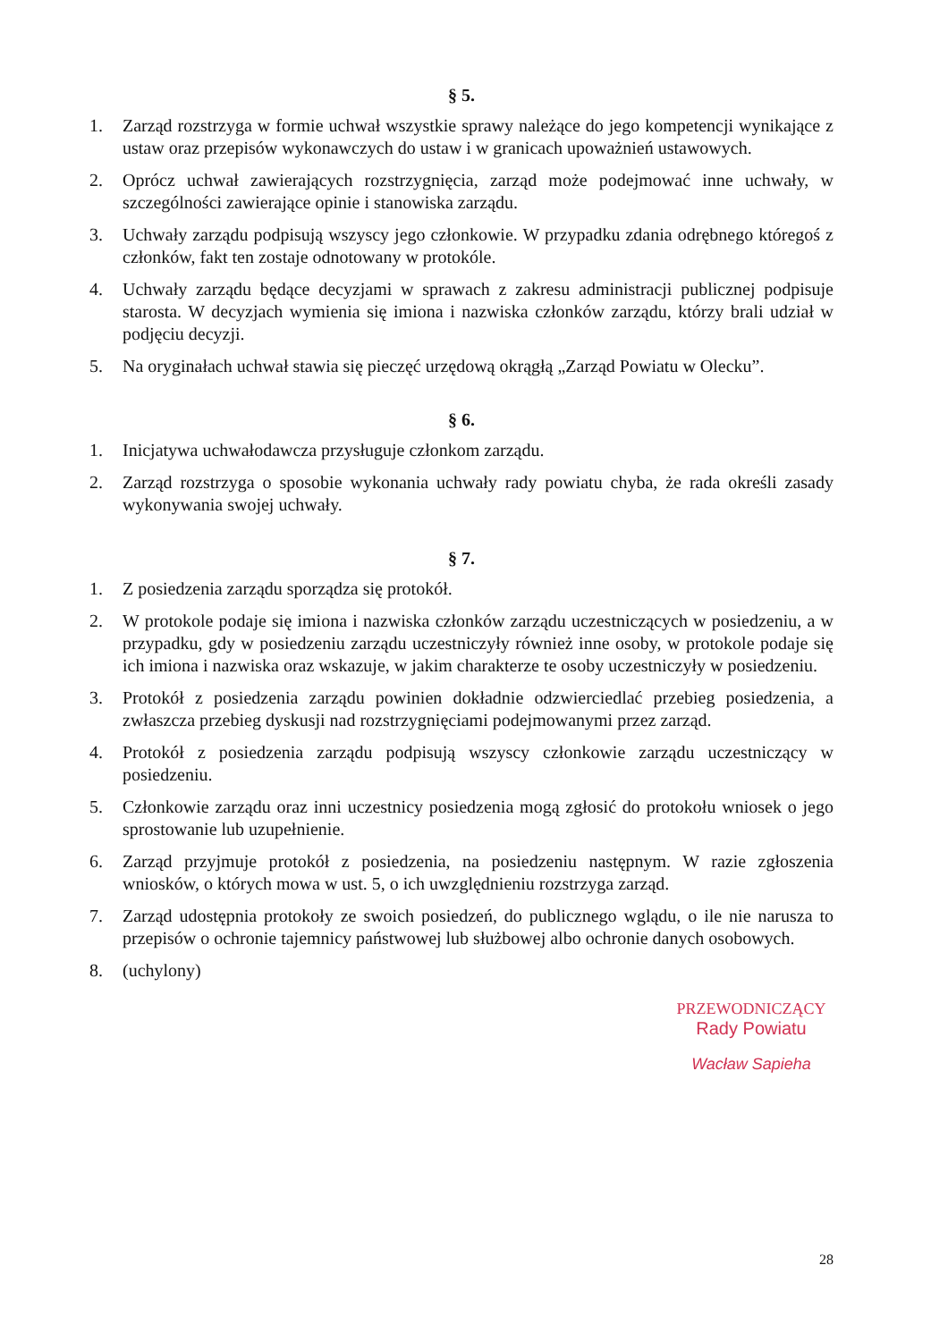§ 5.
1. Zarząd rozstrzyga w formie uchwał wszystkie sprawy należące do jego kompetencji wynikające z ustaw oraz przepisów wykonawczych do ustaw i w granicach upoważnień ustawowych.
2. Oprócz uchwał zawierających rozstrzygnięcia, zarząd może podejmować inne uchwały, w szczególności zawierające opinie i stanowiska zarządu.
3. Uchwały zarządu podpisują wszyscy jego członkowie. W przypadku zdania odrębnego któregoś z członków, fakt ten zostaje odnotowany w protokóle.
4. Uchwały zarządu będące decyzjami w sprawach z zakresu administracji publicznej podpisuje starosta. W decyzjach wymienia się imiona i nazwiska członków zarządu, którzy brali udział w podjęciu decyzji.
5. Na oryginałach uchwał stawia się pieczęć urzędową okrągłą „Zarząd Powiatu w Olecku”.
§ 6.
1. Inicjatywa uchwałodawcza przysługuje członkom zarządu.
2. Zarząd rozstrzyga o sposobie wykonania uchwały rady powiatu chyba, że rada określi zasady wykonywania swojej uchwały.
§ 7.
1. Z posiedzenia zarządu sporządza się protokół.
2. W protokole podaje się imiona i nazwiska członków zarządu uczestniczących w posiedzeniu, a w przypadku, gdy w posiedzeniu zarządu uczestniczyły również inne osoby, w protokole podaje się ich imiona i nazwiska oraz wskazuje, w jakim charakterze te osoby uczestniczyły w posiedzeniu.
3. Protokół z posiedzenia zarządu powinien dokładnie odzwierciedlać przebieg posiedzenia, a zwłaszcza przebieg dyskusji nad rozstrzygnięciami podejmowanymi przez zarząd.
4. Protokół z posiedzenia zarządu podpisują wszyscy członkowie zarządu uczestniczący w posiedzeniu.
5. Członkowie zarządu oraz inni uczestnicy posiedzenia mogą zgłosić do protokołu wniosek o jego sprostowanie lub uzupełnienie.
6. Zarząd przyjmuje protokół z posiedzenia, na posiedzeniu następnym. W razie zgłoszenia wniosków, o których mowa w ust. 5, o ich uwzględnieniu rozstrzyga zarząd.
7. Zarząd udostępnia protokoły ze swoich posiedzeń, do publicznego wglądu, o ile nie narusza to przepisów o ochronie tajemnicy państwowej lub służbowej albo ochronie danych osobowych.
8. (uchylony)
PRZEWODNICZĄCY
Rady Powiatu
Wacław Sapieha
28